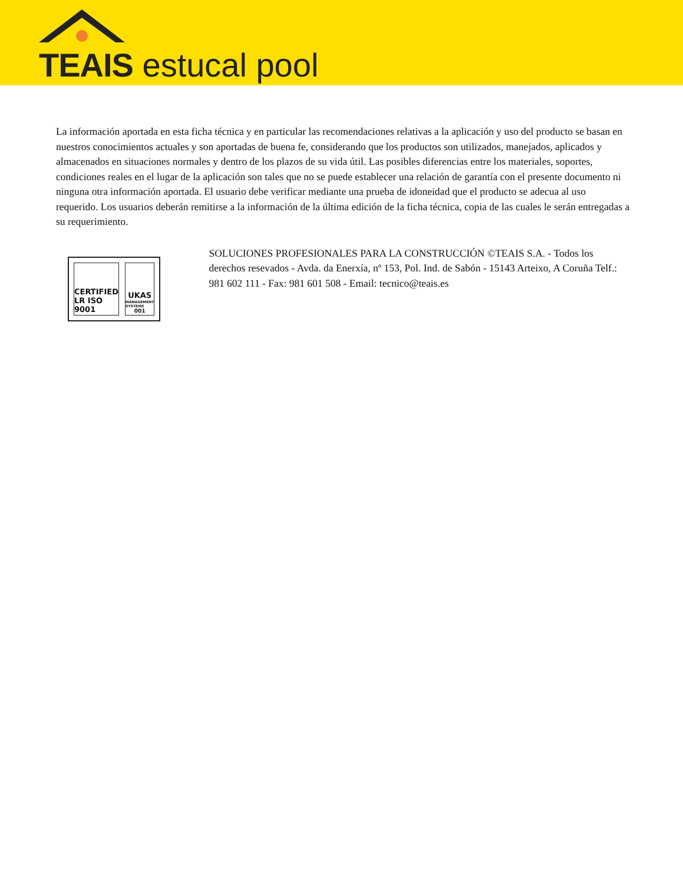TEAIS estucal pool
La información aportada en esta ficha técnica y en particular las recomendaciones relativas a la aplicación y uso del producto se basan en nuestros conocimientos actuales y son aportadas de buena fe, considerando que los productos son utilizados, manejados, aplicados y almacenados en situaciones normales y dentro de los plazos de su vida útil. Las posibles diferencias entre los materiales, soportes, condiciones reales en el lugar de la aplicación son tales que no se puede establecer una relación de garantía con el presente documento ni ninguna otra información aportada. El usuario debe verificar mediante una prueba de idoneidad que el producto se adecua al uso requerido. Los usuarios deberán remitirse a la información de la última edición de la ficha técnica, copia de las cuales le serán entregadas a su requerimiento.
CERTIFIED LR ISO 9001 UKAS
MANAGEMENT SYSTEMS
001
SOLUCIONES PROFESIONALES PARA LA CONSTRUCCIÓN ©TEAIS S.A. - Todos los derechos resevados - Avda. da Enerxía, nº 153, Pol. Ind. de Sabón - 15143 Arteixo, A Coruña Telf.: 981 602 111 - Fax: 981 601 508 - Email: tecnico@teais.es